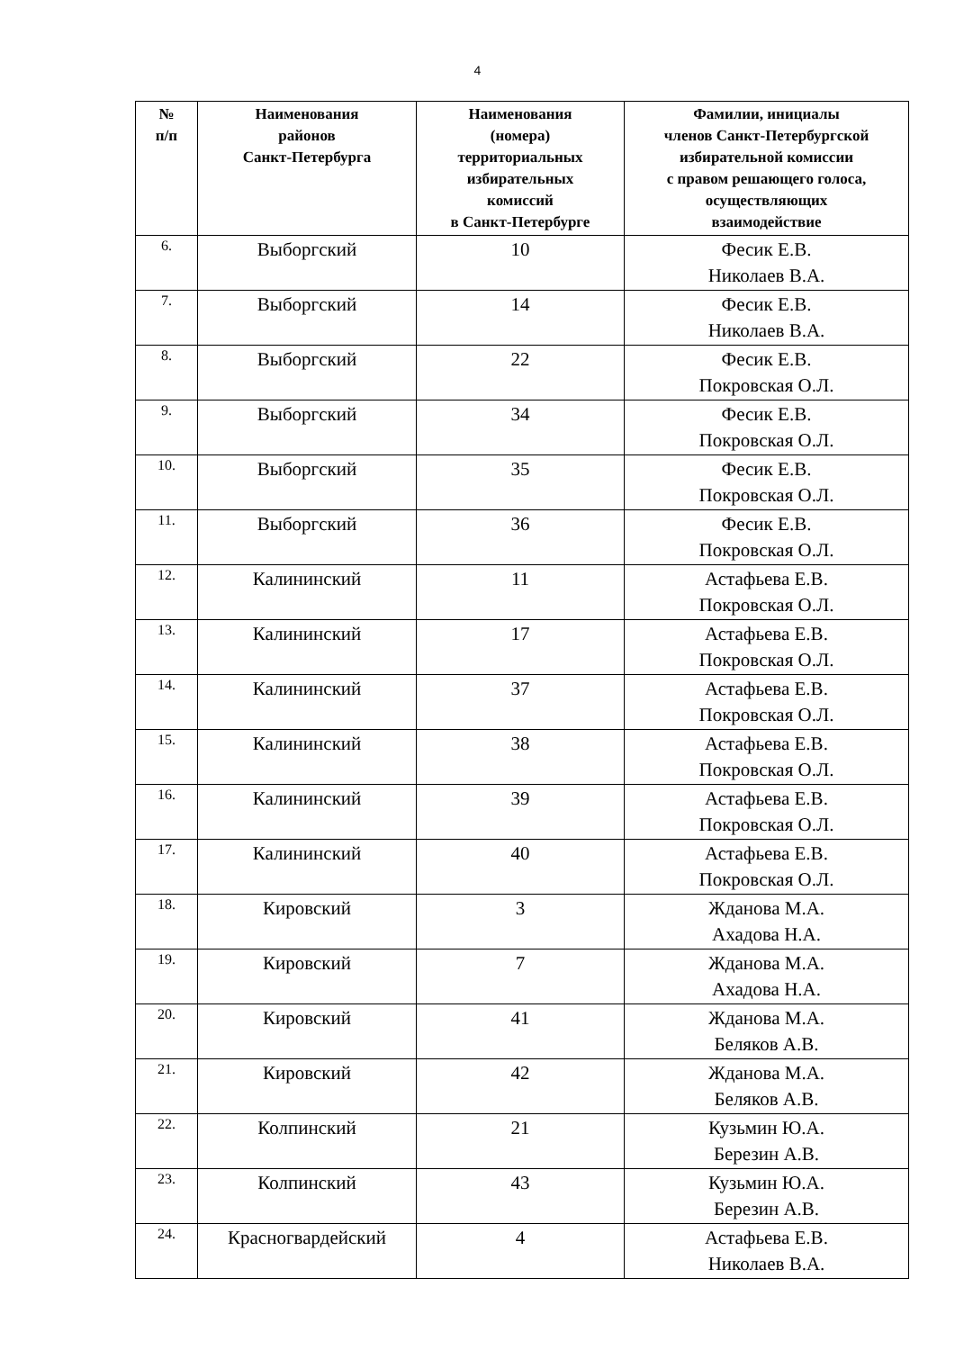4
| № п/п | Наименования районов Санкт-Петербурга | Наименования (номера) территориальных избирательных комиссий в Санкт-Петербурге | Фамилии, инициалы членов Санкт-Петербургской избирательной комиссии с правом решающего голоса, осуществляющих взаимодействие |
| --- | --- | --- | --- |
| 6. | Выборгский | 10 | Фесик Е.В. Николаев В.А. |
| 7. | Выборгский | 14 | Фесик Е.В. Николаев В.А. |
| 8. | Выборгский | 22 | Фесик Е.В. Покровская О.Л. |
| 9. | Выборгский | 34 | Фесик Е.В. Покровская О.Л. |
| 10. | Выборгский | 35 | Фесик Е.В. Покровская О.Л. |
| 11. | Выборгский | 36 | Фесик Е.В. Покровская О.Л. |
| 12. | Калининский | 11 | Астафьева Е.В. Покровская О.Л. |
| 13. | Калининский | 17 | Астафьева Е.В. Покровская О.Л. |
| 14. | Калининский | 37 | Астафьева Е.В. Покровская О.Л. |
| 15. | Калининский | 38 | Астафьева Е.В. Покровская О.Л. |
| 16. | Калининский | 39 | Астафьева Е.В. Покровская О.Л. |
| 17. | Калининский | 40 | Астафьева Е.В. Покровская О.Л. |
| 18. | Кировский | 3 | Жданова М.А. Ахадова Н.А. |
| 19. | Кировский | 7 | Жданова М.А. Ахадова Н.А. |
| 20. | Кировский | 41 | Жданова М.А. Беляков А.В. |
| 21. | Кировский | 42 | Жданова М.А. Беляков А.В. |
| 22. | Колпинский | 21 | Кузьмин Ю.А. Березин А.В. |
| 23. | Колпинский | 43 | Кузьмин Ю.А. Березин А.В. |
| 24. | Красногвардейский | 4 | Астафьева Е.В. Николаев В.А. |